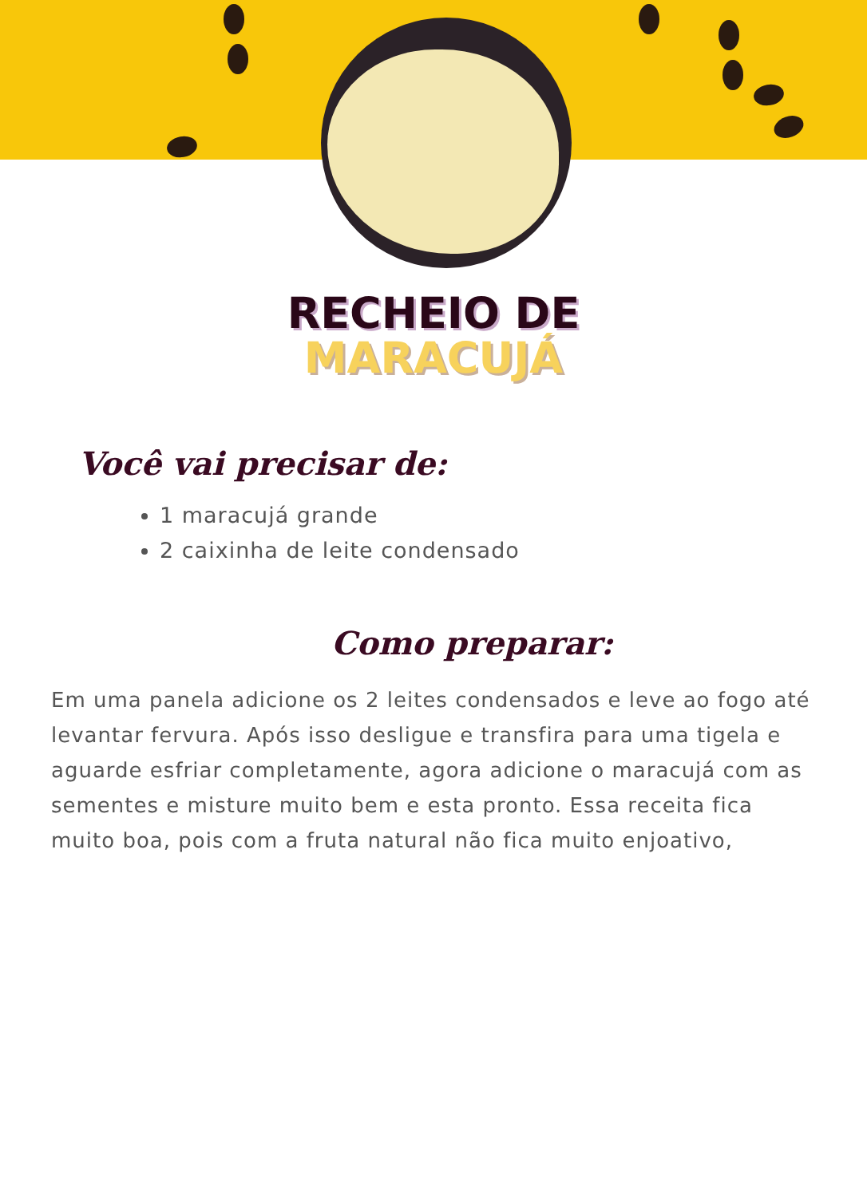RECHEIO DE
MARACUJÁ
Você vai precisar de:
1 maracujá grande
2 caixinha de leite condensado
Como preparar:
Em uma panela adicione os 2 leites condensados e leve ao fogo até levantar fervura. Após isso desligue e transfira para uma tigela e aguarde esfriar completamente, agora adicione o maracujá com as sementes e misture muito bem e esta pronto. Essa receita fica muito boa, pois com a fruta natural não fica muito enjoativo,